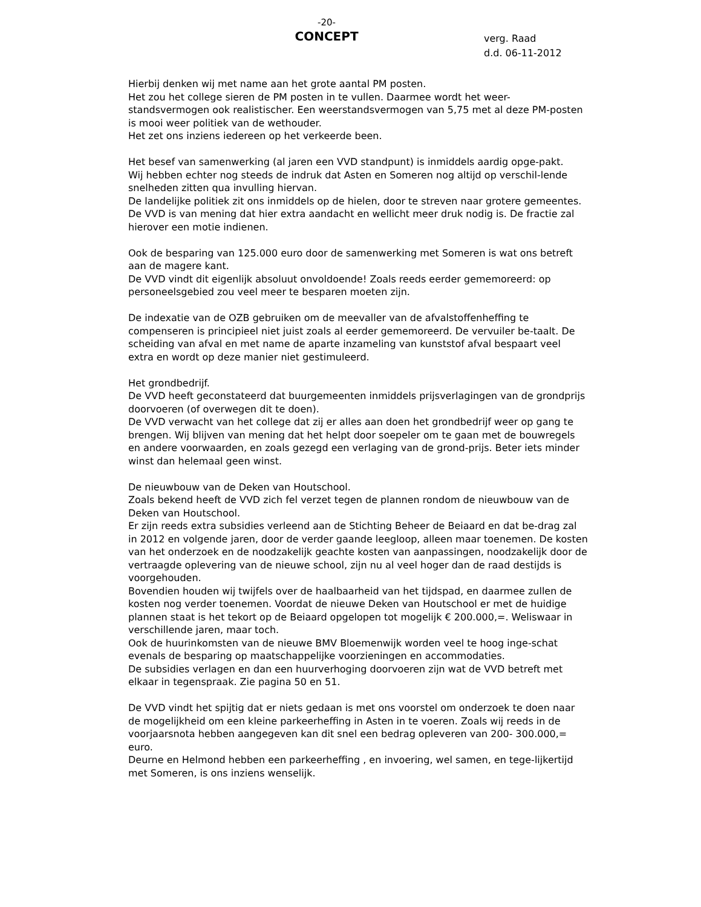-20-
CONCEPT
verg. Raad
d.d. 06-11-2012
Hierbij denken wij met name aan het grote aantal PM posten.
Het zou het college sieren de PM posten in te vullen. Daarmee wordt het weer-standsvermogen ook realistischer. Een weerstandsvermogen van 5,75 met al deze PM-posten is mooi weer politiek van de wethouder.
Het zet ons inziens iedereen op het verkeerde been.
Het besef van samenwerking (al jaren een VVD standpunt) is inmiddels aardig opge-pakt.
Wij hebben echter nog steeds de indruk dat Asten en Someren nog altijd op verschil-lende snelheden zitten qua invulling hiervan.
De landelijke politiek zit ons inmiddels op de hielen, door te streven naar grotere gemeentes.
De VVD is van mening dat hier extra aandacht en wellicht meer druk nodig is. De fractie zal hierover een motie indienen.
Ook de besparing van 125.000 euro door de samenwerking met Someren is wat ons betreft aan de magere kant.
De VVD vindt dit eigenlijk absoluut onvoldoende! Zoals reeds eerder gememoreerd: op personeelsgebied zou veel meer te besparen moeten zijn.
De indexatie van de OZB gebruiken om de meevaller van de afvalstoffenheffing te compenseren is principieel niet juist zoals al eerder gememoreerd. De vervuiler be-taalt. De scheiding van afval en met name de aparte inzameling van kunststof afval bespaart veel extra en wordt op deze manier niet gestimuleerd.
Het grondbedrijf.
De VVD heeft geconstateerd dat buurgemeenten inmiddels prijsverlagingen van de grondprijs doorvoeren (of overwegen dit te doen).
De VVD verwacht van het college dat zij er alles aan doen het grondbedrijf weer op gang te brengen. Wij blijven van mening dat het helpt door soepeler om te gaan met de bouwregels en andere voorwaarden, en zoals gezegd een verlaging van de grond-prijs. Beter iets minder winst dan helemaal geen winst.
De nieuwbouw van de Deken van Houtschool.
Zoals bekend heeft de VVD zich fel verzet tegen de plannen rondom de nieuwbouw van de Deken van Houtschool.
Er zijn reeds extra subsidies verleend aan de Stichting Beheer de Beiaard en dat be-drag zal in 2012 en volgende jaren, door de verder gaande leegloop, alleen maar toenemen. De kosten van het onderzoek en de noodzakelijk geachte kosten van aanpassingen, noodzakelijk door de vertraagde oplevering van de nieuwe school, zijn nu al veel hoger dan de raad destijds is voorgehouden.
Bovendien houden wij twijfels over de haalbaarheid van het tijdspad, en daarmee zullen de kosten nog verder toenemen. Voordat de nieuwe Deken van Houtschool er met de huidige plannen staat is het tekort op de Beiaard opgelopen tot mogelijk € 200.000,=. Weliswaar in verschillende jaren, maar toch.
Ook de huurinkomsten van de nieuwe BMV Bloemenwijk worden veel te hoog inge-schat evenals de besparing op maatschappelijke voorzieningen en accommodaties.
De subsidies verlagen en dan een huurverhoging doorvoeren zijn wat de VVD betreft met elkaar in tegenspraak. Zie pagina 50 en 51.
De VVD vindt het spijtig dat er niets gedaan is met ons voorstel om onderzoek te doen naar de mogelijkheid om een kleine parkeerheffing in Asten in te voeren. Zoals wij reeds in de voorjaarsnota hebben aangegeven kan dit snel een bedrag opleveren van 200- 300.000,= euro.
Deurne en Helmond hebben een parkeerheffing , en invoering, wel samen, en tege-lijkertijd met Someren, is ons inziens wenselijk.